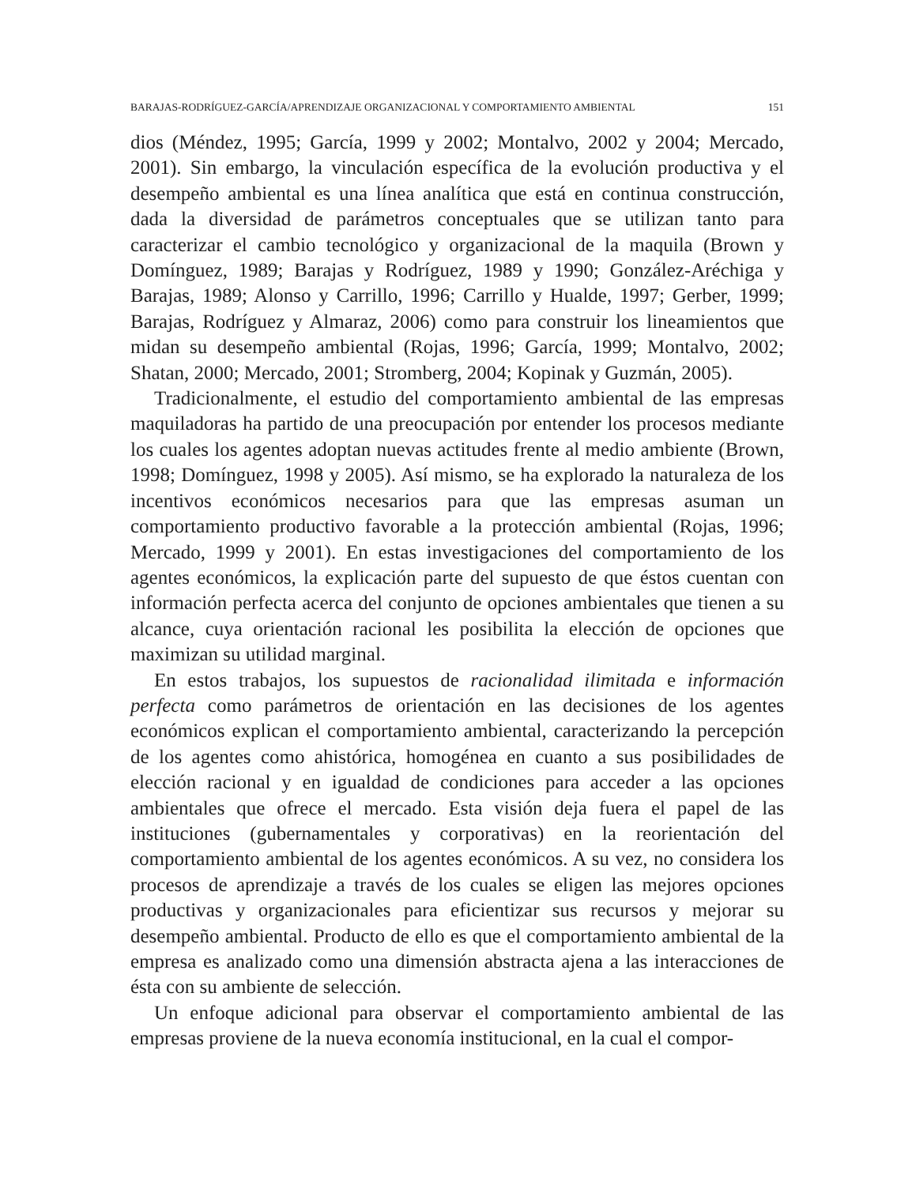BARAJAS-RODRÍGUEZ-GARCÍA/APRENDIZAJE ORGANIZACIONAL Y COMPORTAMIENTO AMBIENTAL 151
dios (Méndez, 1995; García, 1999 y 2002; Montalvo, 2002 y 2004; Mercado, 2001). Sin embargo, la vinculación específica de la evolución productiva y el desempeño ambiental es una línea analítica que está en continua construcción, dada la diversidad de parámetros conceptuales que se utilizan tanto para caracterizar el cambio tecnológico y organizacional de la maquila (Brown y Domínguez, 1989; Barajas y Rodríguez, 1989 y 1990; González-Aréchiga y Barajas, 1989; Alonso y Carrillo, 1996; Carrillo y Hualde, 1997; Gerber, 1999; Barajas, Rodríguez y Almaraz, 2006) como para construir los lineamientos que midan su desempeño ambiental (Rojas, 1996; García, 1999; Montalvo, 2002; Shatan, 2000; Mercado, 2001; Stromberg, 2004; Kopinak y Guzmán, 2005).
Tradicionalmente, el estudio del comportamiento ambiental de las empresas maquiladoras ha partido de una preocupación por entender los procesos mediante los cuales los agentes adoptan nuevas actitudes frente al medio ambiente (Brown, 1998; Domínguez, 1998 y 2005). Así mismo, se ha explorado la naturaleza de los incentivos económicos necesarios para que las empresas asuman un comportamiento productivo favorable a la protección ambiental (Rojas, 1996; Mercado, 1999 y 2001). En estas investigaciones del comportamiento de los agentes económicos, la explicación parte del supuesto de que éstos cuentan con información perfecta acerca del conjunto de opciones ambientales que tienen a su alcance, cuya orientación racional les posibilita la elección de opciones que maximizan su utilidad marginal.
En estos trabajos, los supuestos de racionalidad ilimitada e información perfecta como parámetros de orientación en las decisiones de los agentes económicos explican el comportamiento ambiental, caracterizando la percepción de los agentes como ahistórica, homogénea en cuanto a sus posibilidades de elección racional y en igualdad de condiciones para acceder a las opciones ambientales que ofrece el mercado. Esta visión deja fuera el papel de las instituciones (gubernamentales y corporativas) en la reorientación del comportamiento ambiental de los agentes económicos. A su vez, no considera los procesos de aprendizaje a través de los cuales se eligen las mejores opciones productivas y organizacionales para eficientizar sus recursos y mejorar su desempeño ambiental. Producto de ello es que el comportamiento ambiental de la empresa es analizado como una dimensión abstracta ajena a las interacciones de ésta con su ambiente de selección.
Un enfoque adicional para observar el comportamiento ambiental de las empresas proviene de la nueva economía institucional, en la cual el compor-